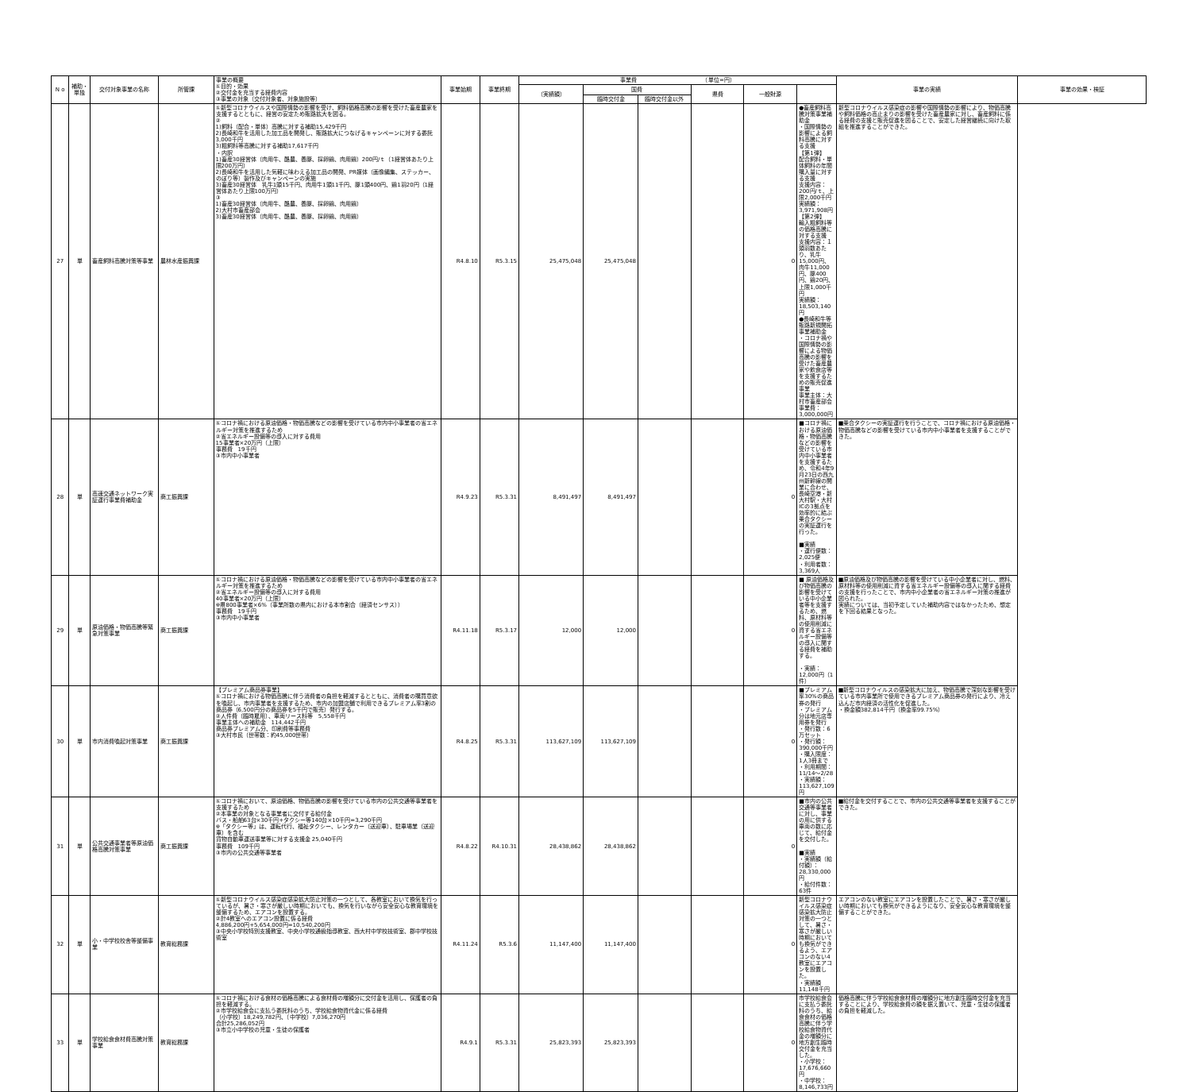| N o | 補助・単独 | 交付対象事業の名称 | 所管課 | 事業の概要 ①目的・効果 ②交付金を充当する経費内容 ③事業の対象（交付対象者、対象施設等） | 事業始期 | 事業終期 | 事業費 （単位=円） | | | | | | 事業の実績 | 事業の効果・検証 |
| --- | --- | --- | --- | --- | --- | --- | --- | --- | --- | --- | --- | --- | --- | --- |
| | | | | | | | （実績額） | 国費 | | 県費 | 一般財源 | | | |
| | | | | | | | | 臨時交付金 | 臨時交付金以外 | | | | | |
| 27 | 単 | 畜産飼料高騰対策等事業 | 農林水産振興課 | ①新型コロナウイルスや国際情勢の影響を受け、飼料価格高騰の影響を受けた畜産農家を支援するとともに、経営の安定ため販路拡大を図る。 ② 1)飼料（配合・単体）高騰に対する補助15,429千円 2)長崎和牛を活用した加工品を開発し、販路拡大につなげるキャンペーンに対する委託3,000千円 3)粗飼料等高騰に対する補助17,617千円 ・内訳 1)畜産30経営体（肉用牛、酪農、養豚、採卵鶏、肉用鶏）200円/ｔ（1経営体あたり上限200万円） 2)長崎和牛を活用した気軽に味わえる加工品の開発、PR媒体（画像編集、ステッカー、のぼり等）製作及びキャンペーンの実施 3)畜産30経営体 乳牛1頭15千円、肉用牛1頭11千円、豚1頭400円、鶏1羽20円（1経営体あたり上限100万円） ③ 1)畜産30経営体（肉用牛、酪農、養豚、採卵鶏、肉用鶏） 2)大村市畜産部会 3)畜産30経営体（肉用牛、酪農、養豚、採卵鶏、肉用鶏） | R4.8.10 | R5.3.15 | 25,475,048 | 25,475,048 | | | 0 | ●畜産飼料高騰対策事業補助金 ・国際情勢の影響による飼料高騰に対する支援 【第1弾】 配合飼料・単体飼料の年間購入量に対する支援 支援内容：200円/ｔ、上限2,000千円 実績額：3,971,908円 【第2弾】 輸入粗飼料等の価格高騰に対する支援 支援内容：１頭羽数あたり、乳牛15,000円、肉牛11,000円、豚400円、鶏20円、上限1,000千円 実績額：18,503,140円 ●長崎和牛等販路新規開拓事業補助金 ・コロナ禍や国際情勢の影響による物価高騰の影響を受けた畜産農家や飲食店等を支援するための販売促進事業 事業主体：大村市畜産部会 事業費：3,000,000円 | 新型コロナウイルス感染症の影響や国際情勢の影響により、物価高騰や飼料価格の高止まりの影響を受けた畜産農家に対し、畜産飼料に係る経費の支援と販売促進を図ることで、安定した経営継続に向けた取組を推進することができた。 | |
| 28 | 単 | 高速交通ネットワーク実証運行事業費補助金 | 商工振興課 | ①コロナ禍における原油価格・物価高騰などの影響を受けている市内中小事業者の省エネルギー対策を推進するため ②省エネルギー設備等の導入に対する費用 15事業者×20万円（上限） 事務費 19千円 ③市内中小事業者 | R4.9.23 | R5.3.31 | 8,491,497 | 8,491,497 | | | 0 | ■コロナ禍における原油価格・物価高騰などの影響を受けている市内中小事業者を支援するため、令和4年9月23日の西九州新幹線の開業に合わせ、長崎空港・新大村駅・大村ICの3拠点を効率的に結ぶ乗合タクシーの実証運行を行った。 ■実績 ・運行便数：2,025便 ・利用者数：3,369人 | ■乗合タクシーの実証運行を行うことで、コロナ禍における原油価格・物価高騰などの影響を受けている市内中小事業者を支援することができた。 | |
| 29 | 単 | 原油価格・物価高騰等緊急対策事業 | 商工振興課 | ①コロナ禍における原油価格・物価高騰などの影響を受けている市内中小事業者の省エネルギー対策を推進するため ②省エネルギー設備等の導入に対する費用 40事業者×20万円（上限） ※県800事業者×6%（事業所数の県内における本市割合（経済センサス）） 事務費 19千円 ③市内中小事業者 | R4.11.18 | R5.3.17 | 12,000 | 12,000 | | | 0 | ■ 原油価格及び物価高騰の影響を受けている中小企業者等を支援するため、燃料、原材料等の使用削減に資する省エネルギー設備等の導入に関する経費を補助する。 ・実績：12,000円（1件） | ■原油価格及び物価高騰の影響を受けている中小企業者に対し、燃料、原材料等の使用削減に資する省エネルギー設備等の導入に関する経費の支援を行ったことで、市内中小企業者の省エネルギー対策の推進が図られた。 実績については、当初予定していた補助内容ではなかったため、想定を下回る結果となった。 | |
| 30 | 単 | 市内消費喚起対策事業 | 商工振興課 | 【プレミアム商品券事業】 ①コロナ禍における物価高騰に伴う消費者の負担を軽減するとともに、消費者の購買意欲を喚起し、市内事業者を支援するため、市内の加盟店舗で利用できるプレミアム率3割の商品券（6,500円分の商品券を5千円で販売）発行する。 ②人件費（臨時雇用）、車両リース料等 5,558千円 事業主体への補助金 114,442千円 商品券プレミアム分、印刷費等事務費 ③大村市民（世帯数：約45,000世帯） | R4.8.25 | R5.3.31 | 113,627,109 | 113,627,109 | | | 0 | ■プレミアム率30%の商品券の発行 ・プレミアム分は地元店専用券を発行 ・発行数：6万セット ・発行額：390,000千円 ・購入限度：1人3冊まで ・利用期間：11/14～2/28 ・実績額：113,627,109円 | ■新型コロナウイルスの感染拡大に加え、物価高騰で深刻な影響を受けている市内事業所で使用できるプレミアム商品券の発行により、冷え込んだ市内経済の活性化を促進した。 ・換金額382,814千円（換金率99.75%） | |
| 31 | 単 | 公共交通事業者等原油価格高騰対策事業 | 商工振興課 | ①コロナ禍において、原油価格、物価高騰の影響を受けている市内の公共交通等事業者を支援するため ②本事業の対象となる事業者に交付する給付金 バス・船舶63台×30千円+タクシー等140台×10千円=3,290千円 ※「タクシー等」は、運転代行、福祉タクシー、レンタカー（送迎車）、駐車場業（送迎車）を含む 貨物自動車運送事業等に対する支援金 25,040千円 事務費 109千円 ③市内の公共交通等事業者 | R4.8.22 | R4.10.31 | 28,438,862 | 28,438,862 | | | 0 | ■市内の公共交通等事業者に対し、事業の用に供する車両の数に応じて、給付金を交付した。 ■実績 ・実績額（給付額）：28,330,000円 ・給付件数：63件 | ■給付金を交付することで、市内の公共交通等事業者を支援することができた。 | |
| 32 | 単 | 小・中学校校舎等整備事業 | 教育総務課 | ①新型コロナウイルス感染症感染拡大防止対策の一つとして、各教室において換気を行っているが、暑さ・寒さが厳しい時期においても、換気を行いながら安全安心な教育環境を整備するため、エアコンを設置する。 ②計4教室へのエアコン設置に係る経費 4,886,200円+5,654,000円=10,540,200円 ③中央小学校特別支援教室、中央小学校通級指導教室、西大村中学校技術室、郡中学校技術室 | R4.11.24 | R5.3.6 | 11,147,400 | 11,147,400 | | | 0 | 新型コロナウイルス感染症感染拡大防止対策の一つとして、暑さ・寒さが厳しい時期においても換気ができるよう、エアコンのない4教室にエアコンを設置した。 ・実績額 11,148千円 | エアコンのない教室にエアコンを設置したことで、暑さ・寒さが厳しい時期においても換気ができるようになり、安全安心な教育環境を整備することができた。 | |
| 33 | 単 | 学校給食食材費高騰対策事業 | 教育総務課 | ①コロナ禍における食材の価格高騰による食材費の増額分に交付金を活用し、保護者の負担を軽減する。 ②市学校給食会に支払う委託料のうち、学校給食物資代金に係る経費 （小学校）18,249,782円、（中学校）7,036,270円 合計25,286,052円 ③市立小中学校の児童・生徒の保護者 | R4.9.1 | R5.3.31 | 25,823,393 | 25,823,393 | | | 0 | 市学校給食会に支払う委託料のうち、給食食材の価格高騰に伴う学校給食物資代金の増額分に地方創生臨時交付金を充当した。 ・小学校：17,676,660円 ・中学校：8,146,733円 | 価格高騰に伴う学校給食食材費の増額分に地方創生臨時交付金を充当することにより、学校給食費の額を据え置いて、児童・生徒の保護者の負担を軽減した。 | |